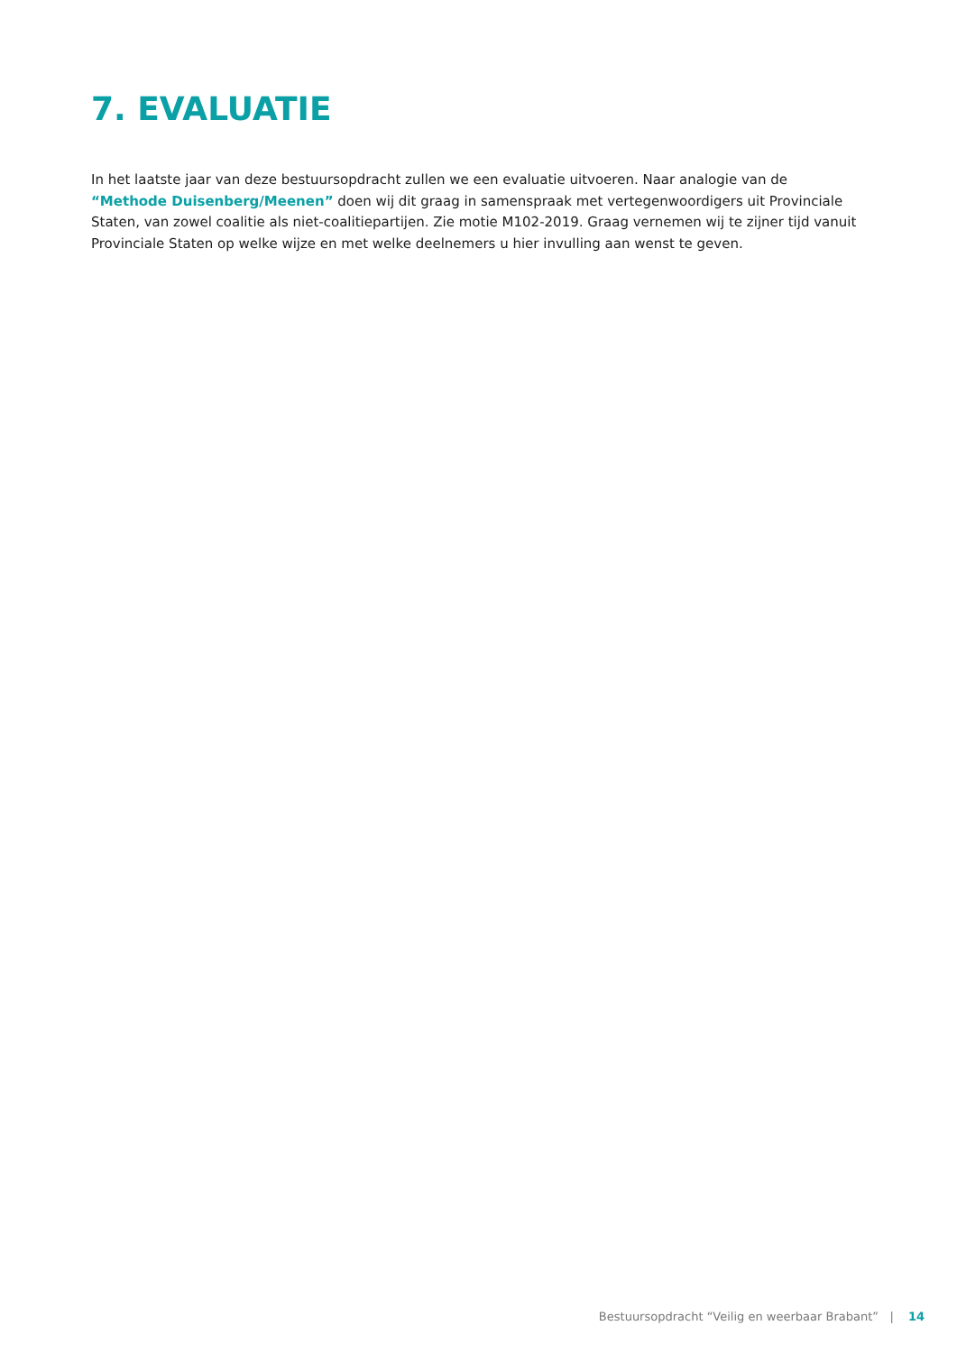7. EVALUATIE
In het laatste jaar van deze bestuursopdracht zullen we een evaluatie uitvoeren. Naar analogie van de “Methode Duisenberg/Meenen” doen wij dit graag in samenspraak met vertegenwoordigers uit Provinciale Staten, van zowel coalitie als niet-coalitiepartijen. Zie motie M102-2019. Graag vernemen wij te zijner tijd vanuit Provinciale Staten op welke wijze en met welke deelnemers u hier invulling aan wenst te geven.
Bestuursopdracht “Veilig en weerbaar Brabant” | 14